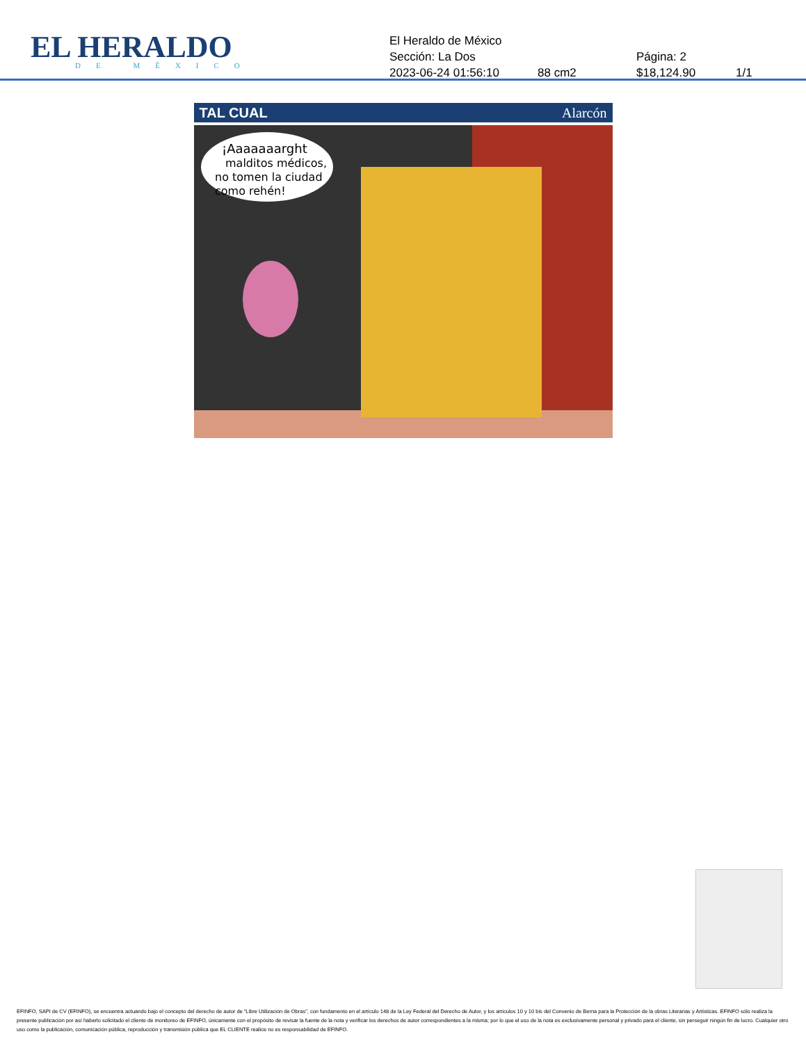EL HERALDO
DE MÉXICO
El Heraldo de México
Sección: La Dos Página: 2
2023-06-24 01:56:10 88 cm2 $18,124.90 1/1
TAL CUAL Alarcón
¡Aaaaaaarght
malditos médicos,
no tomen la ciudad
como rehén!
EFINFO, SAPI de CV (EFINFO), se encuentra actuando bajo el concepto del derecho de autor de “Libre Utilización de Obras”, con fundamento en el artículo 148 de la Ley Federal del Derecho de Autor, y los artículos 10 y 10 bis del Convenio de Berna para la Protección de la obras Literarias y Artísticas. EFINFO sólo realiza la presente publicación por así haberlo solicitado el cliente de monitoreo de EFINFO, únicamente con el propósito de revisar la fuente de la nota y verificar los derechos de autor correspondientes a la misma; por lo que el uso de la nota es exclusivamente personal y privado para el cliente, sin perseguir ningún fin de lucro. Cualquier otro uso como la publicación, comunicación pública, reproducción y transmisión pública que EL CLIENTE realice no es responsabilidad de EFINFO.